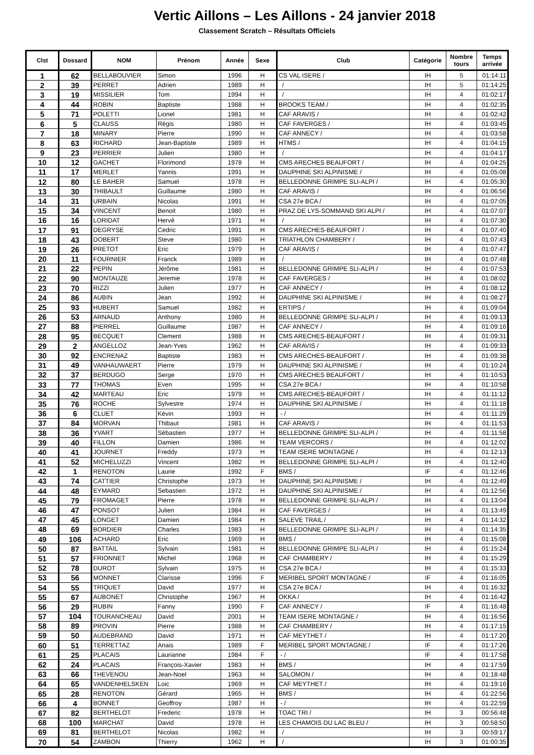Vertic Aillons – Les Aillons - 24 janvier 2018
Classement Scratch – Résultats Officiels
| Clst | Dossard | NOM | Prénom | Année | Sexe | Club | Catégorie | Nombre tours | Temps arrivée |
| --- | --- | --- | --- | --- | --- | --- | --- | --- | --- |
| 1 | 62 | BELLABOUVIER | Simon | 1996 | H | CS VAL ISERE / | IH | 5 | 01:14:11 |
| 2 | 39 | PERRET | Adrien | 1989 | H | / | IH | 5 | 01:14:25 |
| 3 | 19 | MISSILIER | Tom | 1994 | H | / | IH | 4 | 01:02:17 |
| 4 | 44 | ROBIN | Baptiste | 1988 | H | BROOKS TEAM / | IH | 4 | 01:02:35 |
| 5 | 71 | POLETTI | Lionel | 1981 | H | CAF ARAVIS / | IH | 4 | 01:02:42 |
| 6 | 5 | CLAUSS | Régis | 1980 | H | CAF FAVERGES / | IH | 4 | 01:03:45 |
| 7 | 18 | MINARY | Pierre | 1990 | H | CAF ANNECY / | IH | 4 | 01:03:58 |
| 8 | 63 | RICHARD | Jean-Baptiste | 1989 | H | HTMS / | IH | 4 | 01:04:15 |
| 9 | 23 | PERRIER | Julien | 1980 | H | / | IH | 4 | 01:04:17 |
| 10 | 12 | GACHET | Florimond | 1978 | H | CMS ARECHES BEAUFORT / | IH | 4 | 01:04:25 |
| 11 | 17 | MERLET | Yannis | 1991 | H | DAUPHINE SKI ALPINISME / | IH | 4 | 01:05:08 |
| 12 | 80 | LE BAHER | Samuel | 1978 | H | BELLEDONNE GRIMPE SLI-ALPI / | IH | 4 | 01:05:30 |
| 13 | 30 | THIBAULT | Guillaume | 1980 | H | CAF ARAVIS / | IH | 4 | 01:06:56 |
| 14 | 31 | URBAIN | Nicolas | 1991 | H | CSA 27e BCA / | IH | 4 | 01:07:05 |
| 15 | 34 | VINCENT | Benoit | 1980 | H | PRAZ DE LYS-SOMMAND SKI ALPI / | IH | 4 | 01:07:07 |
| 16 | 16 | LORIDAT | Hervé | 1971 | H | / | IH | 4 | 01:07:30 |
| 17 | 91 | DEGRYSE | Cedric | 1991 | H | CMS ARECHES-BEAUFORT / | IH | 4 | 01:07:40 |
| 18 | 43 | DOBERT | Steve | 1980 | H | TRIATHLON CHAMBERY / | IH | 4 | 01:07:43 |
| 19 | 26 | PRETOT | Eric | 1979 | H | CAF ARAVIS / | IH | 4 | 01:07:47 |
| 20 | 11 | FOURNIER | Franck | 1989 | H | / | IH | 4 | 01:07:48 |
| 21 | 22 | PEPIN | Jérôme | 1981 | H | BELLEDONNE GRIMPE SLI-ALPI / | IH | 4 | 01:07:53 |
| 22 | 90 | MONTAUZE | Jeremie | 1978 | H | CAF FAVERGES / | IH | 4 | 01:08:02 |
| 23 | 70 | RIZZI | Julien | 1977 | H | CAF ANNECY / | IH | 4 | 01:08:12 |
| 24 | 86 | AUBIN | Jean | 1992 | H | DAUPHINE SKI ALPINISME / | IH | 4 | 01:08:27 |
| 25 | 93 | HUBERT | Samuel | 1982 | H | ERTIPS / | IH | 4 | 01:09:04 |
| 26 | 53 | ARNAUD | Anthony | 1980 | H | BELLEDONNE GRIMPE SLI-ALPI / | IH | 4 | 01:09:13 |
| 27 | 88 | PIERREL | Guillaume | 1987 | H | CAF ANNECY / | IH | 4 | 01:09:16 |
| 28 | 95 | BECQUET | Clement | 1988 | H | CMS ARECHES-BEAUFORT / | IH | 4 | 01:09:31 |
| 29 | 2 | ANGELLOZ | Jean-Yves | 1962 | H | CAF ARAVIS / | IH | 4 | 01:09:33 |
| 30 | 92 | ENCRENAZ | Baptiste | 1983 | H | CMS ARECHES-BEAUFORT / | IH | 4 | 01:09:38 |
| 31 | 49 | VANHAUWAERT | Pierre | 1979 | H | DAUPHINE SKI ALPINISME / | IH | 4 | 01:10:24 |
| 32 | 37 | BERDUGO | Serge | 1970 | H | CMS ARECHES BEAUFORT / | IH | 4 | 01:10:53 |
| 33 | 77 | THOMAS | Even | 1995 | H | CSA 27e BCA / | IH | 4 | 01:10:58 |
| 34 | 42 | MARTEAU | Eric | 1979 | H | CMS ARECHES-BEAUFORT / | IH | 4 | 01:11:12 |
| 35 | 76 | ROCHE | Sylvestre | 1974 | H | DAUPHINE SKI ALPINISME / | IH | 4 | 01:11:18 |
| 36 | 6 | CLUET | Kévin | 1993 | H | - / | IH | 4 | 01:11:29 |
| 37 | 84 | MORVAN | Thibaut | 1981 | H | CAF ARAVIS / | IH | 4 | 01:11:53 |
| 38 | 36 | YVART | Sébastien | 1977 | H | BELLEDONNE GRIMPE SLI-ALPI / | IH | 4 | 01:11:58 |
| 39 | 40 | FILLON | Damien | 1986 | H | TEAM VERCORS / | IH | 4 | 01:12:02 |
| 40 | 41 | JOURNET | Freddy | 1973 | H | TEAM ISERE MONTAGNE / | IH | 4 | 01:12:13 |
| 41 | 52 | MICHELUZZI | Vincent | 1982 | H | BELLEDONNE GRIMPE SLI-ALPI / | IH | 4 | 01:12:40 |
| 42 | 1 | RENOTON | Laurie | 1992 | F | BMS / | IF | 4 | 01:12:46 |
| 43 | 74 | CATTIER | Christophe | 1973 | H | DAUPHINE SKI ALPINISME / | IH | 4 | 01:12:49 |
| 44 | 48 | EYMARD | Sebastien | 1972 | H | DAUPHINE SKI ALPINISME / | IH | 4 | 01:12:56 |
| 45 | 79 | FROMAGET | Pierre | 1978 | H | BELLEDONNE GRIMPE SLI-ALPI / | IH | 4 | 01:13:04 |
| 46 | 47 | PONSOT | Julien | 1984 | H | CAF FAVERGES / | IH | 4 | 01:13:49 |
| 47 | 45 | LONGET | Damien | 1984 | H | SALEVE TRAIL / | IH | 4 | 01:14:32 |
| 48 | 69 | BORDIER | Charles | 1983 | H | BELLEDONNE GRIMPE SLI-ALPI / | IH | 4 | 01:14:35 |
| 49 | 106 | ACHARD | Eric | 1969 | H | BMS / | IH | 4 | 01:15:08 |
| 50 | 87 | BATTAIL | Sylvain | 1981 | H | BELLEDONNE GRIMPE SLI-ALPI / | IH | 4 | 01:15:24 |
| 51 | 57 | FRIONNET | Michel | 1968 | H | CAF CHAMBERY / | IH | 4 | 01:15:29 |
| 52 | 78 | DUROT | Sylvain | 1975 | H | CSA 27e BCA / | IH | 4 | 01:15:33 |
| 53 | 56 | MONNET | Clarisse | 1996 | F | MERIBEL SPORT MONTAGNE / | IF | 4 | 01:16:05 |
| 54 | 55 | TRIQUET | David | 1977 | H | CSA 27e BCA / | IH | 4 | 01:16:32 |
| 55 | 67 | AUBONET | Christophe | 1967 | H | OKKA / | IH | 4 | 01:16:42 |
| 56 | 29 | RUBIN | Fanny | 1990 | F | CAF ANNECY / | IF | 4 | 01:16:48 |
| 57 | 104 | TOURANCHEAU | David | 2001 | H | TEAM ISERE MONTAGNE / | IH | 4 | 01:16:56 |
| 58 | 89 | PROVIN | Pierre | 1988 | H | CAF CHAMBERY / | IH | 4 | 01:17:15 |
| 59 | 50 | AUDEBRAND | David | 1971 | H | CAF MEYTHET / | IH | 4 | 01:17:20 |
| 60 | 51 | TERRETTAZ | Anais | 1989 | F | MERIBEL SPORT MONTAGNE / | IF | 4 | 01:17:26 |
| 61 | 25 | PLACAIS | Laurianne | 1984 | F | - / | IF | 4 | 01:17:58 |
| 62 | 24 | PLACAIS | François-Xavier | 1983 | H | BMS / | IH | 4 | 01:17:59 |
| 63 | 66 | THEVENOU | Jean-Noel | 1963 | H | SALOMON / | IH | 4 | 01:18:48 |
| 64 | 65 | VANDENHELSKEN | Loic | 1969 | H | CAF MEYTHET / | IH | 4 | 01:19:16 |
| 65 | 28 | RENOTON | Gérard | 1965 | H | BMS / | IH | 4 | 01:22:56 |
| 66 | 4 | BONNET | Geoffroy | 1987 | H | - / | IH | 4 | 01:22:59 |
| 67 | 82 | BERTHELOT | Frederic | 1978 | H | TOAC TRI / | IH | 3 | 00:56:48 |
| 68 | 100 | MARCHAT | David | 1978 | H | LES CHAMOIS DU LAC BLEU / | IH | 3 | 00:58:50 |
| 69 | 81 | BERTHELOT | Nicolas | 1982 | H | / | IH | 3 | 00:59:17 |
| 70 | 54 | ZAMBON | Thierry | 1962 | H | / | IH | 3 | 01:00:35 |